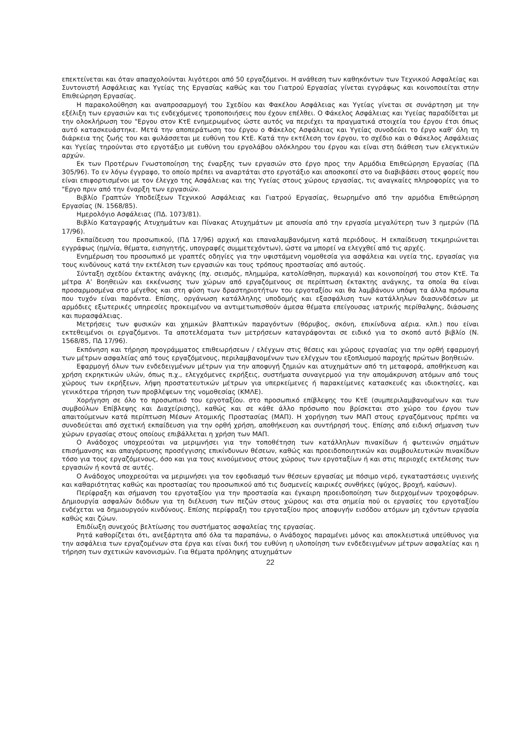επεκτείνεται και όταν απασχολούνται λιγότεροι από 50 εργαζόμενοι. Η ανάθεση των καθηκόντων των Τεχνικού Ασφαλείας και Συντονιστή Ασφάλειας και Υγείας της Εργασίας καθώς και του Γιατρού Εργασίας γίνεται εγγράφως και κοινοποιείται στην Επιθεώρηση Εργασίας.
Η παρακολούθηση και αναπροσαρμογή του Σχεδίου και Φακέλου Ασφάλειας και Υγείας γίνεται σε συνάρτηση με την εξέλιξη των εργασιών και τις ενδεχόμενες τροποποιήσεις που έχουν επέλθει. Ο Φάκελος Ασφάλειας και Υγείας παραδίδεται με την ολοκλήρωση του "Εργου στον ΚτΕ ενημερωμένος ώστε αυτός να περιέχει τα πραγματικά στοιχεία του έργου έτσι όπως αυτό κατασκευάστηκε. Μετά την αποπεράτωση του έργου ο Φάκελος Ασφάλειας και Υγείας συνοδεύει το έργο καθ' όλη τη διάρκεια της ζωής του και φυλάσσεται με ευθύνη του ΚτΕ. Κατά την εκτέλεση τον έργου, το σχέδιο και ο Φάκελος Ασφάλειας και Υγείας τηρούνται στο εργοτάξιο με ευθύνη του εργολάβου ολόκληρου του έργου και είναι στη διάθεση των ελεγκτικών αρχών.
Εκ των Προτέρων Γνωστοποίηση της έναρξης των εργασιών στο έργο προς την Αρμόδια Επιθεώρηση Εργασίας (ΠΔ 305/96). Το εν λόγω έγγραφο, το οποίο πρέπει να αναρτάται στο εργοτάξιο και αποσκοπεί στο να διαβιβάσει στους φορείς που είναι επιφορτισμένοι με τον έλεγχο της Ασφάλειας και της Υγείας στους χώρους εργασίας, τις αναγκαίες πληροφορίες για το "Εργο πριν από την έναρξη των εργασιών.
Βιβλίο Γραπτών Υποδείξεων Τεχνικού Ασφάλειας και Γιατρού Εργασίας, θεωρημένο από την αρμόδια Επιθεώρηση Εργασίας (Ν. 1568/85).
Ημερολόγιο Ασφάλειας (ΠΔ. 1073/81).
Βιβλίο Καταγραφής Ατυχημάτων και Πίνακας Ατυχημάτων με απουσία από την εργασία μεγαλύτερη των 3 ημερών (ΠΔ 17/96).
Εκπαίδευση του προσωπικού, (ΠΔ 17/96) αρχική και επαναλαμβανόμενη κατά περιόδους. Η εκπαίδευση τεκμηριώνεται εγγράφως (ημ/νία, θέματα, εισηγητής, υπογραφές συμμετεχόντων), ώστε να μπορεί να ελεγχθεί από τις αρχές.
Ενημέρωση του προσωπικό με γραπτές οδηγίες για την υφιστάμενη νομοθεσία για ασφάλεια και υγεία της, εργασίας για τους κινδύνους κατά την εκτέλεση των εργασιών και τους τρόπους προστασίας από αυτούς.
Σύνταξη σχεδίου έκτακτης ανάγκης (πχ. σεισμός, πλημμύρα, κατολίσθηση, πυρκαγιά) και κοινοποίησή του στον ΚτΕ. Τα μέτρα Α’ Βοηθειών και εκκένωσης των χώρων από εργαζόμενους σε περίπτωση έκτακτης ανάγκης, τα οποία θα είναι προσαρμοσμένα στο μέγεθος και στη φύση των δραστηριοτήτων του εργοταξίου και θα λαμβάνουν υπόψη τα άλλα πρόσωπα που τυχόν είναι παρόντα. Επίσης, οργάνωση κατάλληλης υποδομής και εξασφάλιση των κατάλληλων διασυνδέσεων με αρμόδιες εξωτερικές υπηρεσίες προκειμένου να αντιμετωπισθούν άμεσα θέματα επείγουσας ιατρικής περίθαλψης, διάσωσης και πυρασφάλειας.
Μετρήσεις των φυσικών και χημικών βλαπτικών παραγόντων (θόρυβος, σκόνη, επικίνδυνα αέρια. κλπ.) που είναι εκτεθειμένοι οι εργαζόμενοι. Τα αποτελέσματα των μετρήσεων καταγράφονται σε ειδικό για το σκοπό αυτό βιβλίο (Ν. 1568/85, ΠΔ 17/96).
Εκπόνηση και τήρηση προγράμματος επιθεωρήσεων / ελέγχων στις θέσεις και χώρους εργασίας για την ορθή εφαρμογή των μέτρων ασφαλείας από τους εργαζόμενους, περιλαμβανομένων των ελέγχων του εξοπλισμού παροχής πρώτων βοηθειών.
Εφαρμογή όλων των ενδεδειγμένων μέτρων για την αποφυγή ζημιών και ατυχημάτων από τη μεταφορά, αποθήκευση και χρήση εκρηκτικών υλών, όπως π.χ., ελεγχόμενες εκρήξεις, συστήματα συναγερμού για την απομάκρυνση ατόμων από τους χώρους των εκρήξεων, λήψη προστατευτικών μέτρων για υπερκείμενες ή παρακείμενες κατασκευές και ιδιοκτησίες, και γενικότερα τήρηση των προβλέψεων της νομοθεσίας (ΚΜΛΕ).
Χορήγηση σε όλο το προσωπικό του εργοταξίου. στο προσωπικό επίβλεψης του ΚτΕ (συμπεριλαμβανομένων και των συμβούλων Επίβλεψης και Διαχείρισης), καθώς και σε κάθε άλλο πρόσωπο που βρίσκεται στο χώρο του έργου των απαιτούμενων κατά περίπτωση Μέσων Ατομικής Προστασίας (ΜΑΠ). Η χορήγηση των ΜΑΠ στους εργαζόμενους πρέπει να συνοδεύεται από σχετική εκπαίδευση για την ορθή χρήση, αποθήκευση και συντήρησή τους. Επίσης από ειδική σήμανση των χώρων εργασίας στους οποίους επιβάλλεται η χρήση των ΜΑΠ.
Ο Ανάδοχος υποχρεούται να μεριμνήσει για την τοποθέτηση των κατάλληλων πινακίδων ή φωτεινών σημάτων επισήμανσης και απαγόρευσης προσέγγισης επικίνδυνων θέσεων, καθώς και προειδοποιητικών και συμβουλευτικών πινακίδων τόσο για τους εργαζόμενους, όσο και για τους κινούμενους στους χώρους των εργοταξίων ή και στις περιοχές εκτέλεσης των εργασιών ή κοντά σε αυτές.
Ο Ανάδοχος υποχρεούται να μεριμνήσει για τον εφοδιασμό των θέσεων εργασίας με πόσιμο νερό, εγκαταστάσεις υγιεινής και καθαριότητας καθώς και προστασίας του προσωπικού από τις δυσμενείς καιρικές συνθήκες (ψύχος, βροχή, καύσων).
Περίφραξη και σήμανση του εργοταξίου για την προστασία και έγκαιρη προειδοποίηση των διερχομένων τροχοφόρων. Δημιουργία ασφαλών διόδων για τη διέλευση των πεζών στους χώρους και στα σημεία πού οι εργασίες του εργοταξίου ενδέχεται να δημιουργούν κινδύνους. Επίσης περίφραξη του εργοταξίου προς αποφυγήν εισόδου ατόμων μη εχόντων εργασία καθώς και ζώων.
Επιδίωξη συνεχούς βελτίωσης του συστήματος ασφαλείας της εργασίας.
Ρητά καθορίζεται ότι, ανεξάρτητα από όλα τα παραπάνω, ο Ανάδοχος παραμένει μόνος και αποκλειστικά υπεύθυνος για την ασφάλεια των εργαζομένων στα έργα και είναι δική του ευθύνη η υλοποίηση των ενδεδειγμένων μέτρων ασφαλείας και η τήρηση των σχετικών κανονισμών. Για θέματα πρόληψης ατυχημάτων
22